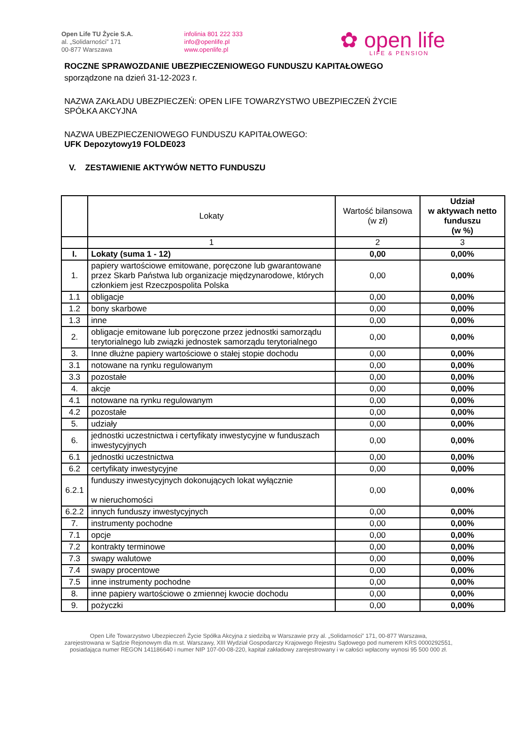Open Life TU Życie S.A.
al. „Solidarności” 171
00-877 Warszawa
infolinia 801 222 333
info@openlife.pl
www.openlife.pl
✿ open life
LIFE & PENSION
ROCZNE SPRAWOZDANIE UBEZPIECZENIOWEGO FUNDUSZU KAPITAŁOWEGO
sporządzone na dzień 31-12-2023 r.
NAZWA ZAKŁADU UBEZPIECZEŃ: OPEN LIFE TOWARZYSTWO UBEZPIECZEŃ ŻYCIE
SPÓŁKA AKCYJNA
NAZWA UBEZPIECZENIOWEGO FUNDUSZU KAPITAŁOWEGO:
UFK Depozytowy19 FOLDE023
V. ZESTAWIENIE AKTYWÓW NETTO FUNDUSZU
| | Lokaty | Wartość bilansowa (w zł) | Udział w aktywach netto funduszu (w %) |
| --- | --- | --- | --- |
| | 1 | 2 | 3 |
| I. | Lokaty (suma 1 - 12) | 0,00 | 0,00% |
| 1. | papiery wartościowe emitowane, poręczone lub gwarantowane przez Skarb Państwa lub organizacje międzynarodowe, których członkiem jest Rzeczpospolita Polska | 0,00 | 0,00% |
| 1.1 | obligacje | 0,00 | 0,00% |
| 1.2 | bony skarbowe | 0,00 | 0,00% |
| 1.3 | inne | 0,00 | 0,00% |
| 2. | obligacje emitowane lub poręczone przez jednostki samorządu terytorialnego lub związki jednostek samorządu terytorialnego | 0,00 | 0,00% |
| 3. | Inne dłużne papiery wartościowe o stałej stopie dochodu | 0,00 | 0,00% |
| 3.1 | notowane na rynku regulowanym | 0,00 | 0,00% |
| 3.3 | pozostałe | 0,00 | 0,00% |
| 4. | akcje | 0,00 | 0,00% |
| 4.1 | notowane na rynku regulowanym | 0,00 | 0,00% |
| 4.2 | pozostałe | 0,00 | 0,00% |
| 5. | udziały | 0,00 | 0,00% |
| 6. | jednostki uczestnictwa i certyfikaty inwestycyjne w funduszach inwestycyjnych | 0,00 | 0,00% |
| 6.1 | jednostki uczestnictwa | 0,00 | 0,00% |
| 6.2 | certyfikaty inwestycyjne | 0,00 | 0,00% |
| 6.2.1 | funduszy inwestycyjnych dokonujących lokat wyłącznie w nieruchomości | 0,00 | 0,00% |
| 6.2.2 | innych funduszy inwestycyjnych | 0,00 | 0,00% |
| 7. | instrumenty pochodne | 0,00 | 0,00% |
| 7.1 | opcje | 0,00 | 0,00% |
| 7.2 | kontrakty terminowe | 0,00 | 0,00% |
| 7.3 | swapy walutowe | 0,00 | 0,00% |
| 7.4 | swapy procentowe | 0,00 | 0,00% |
| 7.5 | inne instrumenty pochodne | 0,00 | 0,00% |
| 8. | inne papiery wartościowe o zmiennej kwocie dochodu | 0,00 | 0,00% |
| 9. | pożyczki | 0,00 | 0,00% |
Open Life Towarzystwo Ubezpieczeń Życie Spółka Akcyjna z siedzibą w Warszawie przy al. „Solidarności” 171, 00-877 Warszawa,
zarejestrowana w Sądzie Rejonowym dla m.st. Warszawy, XIII Wydział Gospodarczy Krajowego Rejestru Sądowego pod numerem KRS 0000292551,
posiadająca numer REGON 141186640 i numer NIP 107-00-08-220, kapitał zakładowy zarejestrowany i w całości wpłacony wynosi 95 500 000 zł.